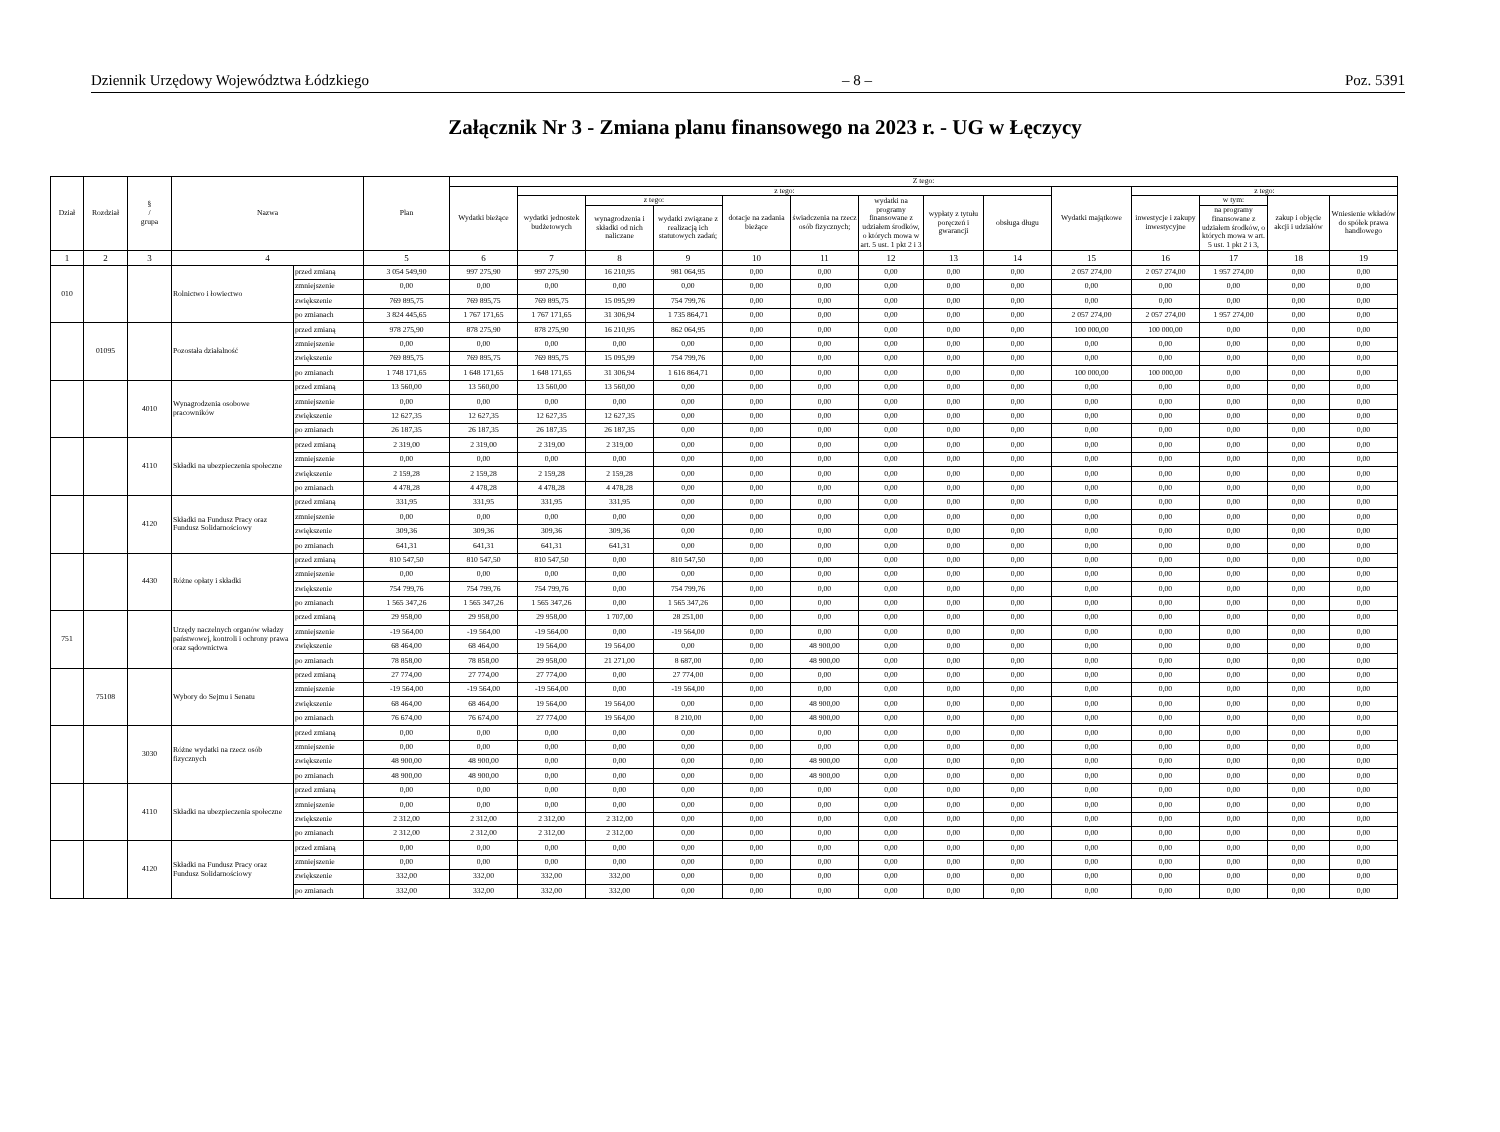Dziennik Urzędowy Województwa Łódzkiego – 8 – Poz. 5391
Załącznik Nr 3 - Zmiana planu finansowego na 2023 r. - UG w Łęczycy
| Dział | Rozdział | § / grupa | Nazwa | | Plan | Z tego: | | | | | | | | | | | | | |
| --- | --- | --- | --- | --- | --- | --- | --- | --- | --- | --- | --- | --- | --- | --- | --- | --- | --- | --- | --- |
| | | | | | | Wydatki bieżące | z tego: | | | | | | | | Wydatki majątkowe | z tego: | | | |
| | | | | | | | wydatki jednostek budżetowych | z tego: | | dotacje na zadania bieżące | świadczenia na rzecz osób fizycznych; | wydatki na programy finansowane z udziałem środków, o których mowa w art. 5 ust. 1 pkt 2 i 3 | wypłaty z tytułu poręczeń i gwarancji | obsługa długu | | inwestycje i zakupy inwestycyjne | w tym: | zakup i objęcie akcji i udziałów | Wniesienie wkładów do spółek prawa handlowego |
| | | | | | | | | wynagrodzenia i składki od nich naliczane | wydatki związane z realizacją ich statutowych zadań; | | | | | | | | na programy finansowane z udziałem środków, o których mowa w art. 5 ust. 1 pkt 2 i 3, | | |
| 1 | 2 | 3 | 4 | | 5 | 6 | 7 | 8 | 9 | 10 | 11 | 12 | 13 | 14 | 15 | 16 | 17 | 18 | 19 |
| 010 | | | Rolnictwo i łowiectwo | przed zmianą | 3 054 549,90 | 997 275,90 | 997 275,90 | 16 210,95 | 981 064,95 | 0,00 | 0,00 | 0,00 | 0,00 | 0,00 | 2 057 274,00 | 2 057 274,00 | 1 957 274,00 | 0,00 | 0,00 |
| | | | | zmniejszenie | 0,00 | 0,00 | 0,00 | 0,00 | 0,00 | 0,00 | 0,00 | 0,00 | 0,00 | 0,00 | 0,00 | 0,00 | 0,00 | 0,00 | 0,00 |
| | | | | zwiększenie | 769 895,75 | 769 895,75 | 769 895,75 | 15 095,99 | 754 799,76 | 0,00 | 0,00 | 0,00 | 0,00 | 0,00 | 0,00 | 0,00 | 0,00 | 0,00 | 0,00 |
| | | | | po zmianach | 3 824 445,65 | 1 767 171,65 | 1 767 171,65 | 31 306,94 | 1 735 864,71 | 0,00 | 0,00 | 0,00 | 0,00 | 0,00 | 2 057 274,00 | 2 057 274,00 | 1 957 274,00 | 0,00 | 0,00 |
| | 01095 | | Pozostała działalność | przed zmianą | 978 275,90 | 878 275,90 | 878 275,90 | 16 210,95 | 862 064,95 | 0,00 | 0,00 | 0,00 | 0,00 | 0,00 | 100 000,00 | 100 000,00 | 0,00 | 0,00 | 0,00 |
| | | | | zmniejszenie | 0,00 | 0,00 | 0,00 | 0,00 | 0,00 | 0,00 | 0,00 | 0,00 | 0,00 | 0,00 | 0,00 | 0,00 | 0,00 | 0,00 | 0,00 |
| | | | | zwiększenie | 769 895,75 | 769 895,75 | 769 895,75 | 15 095,99 | 754 799,76 | 0,00 | 0,00 | 0,00 | 0,00 | 0,00 | 0,00 | 0,00 | 0,00 | 0,00 | 0,00 |
| | | | | po zmianach | 1 748 171,65 | 1 648 171,65 | 1 648 171,65 | 31 306,94 | 1 616 864,71 | 0,00 | 0,00 | 0,00 | 0,00 | 0,00 | 100 000,00 | 100 000,00 | 0,00 | 0,00 | 0,00 |
| | | 4010 | Wynagrodzenia osobowe pracowników | przed zmianą | 13 560,00 | 13 560,00 | 13 560,00 | 13 560,00 | 0,00 | 0,00 | 0,00 | 0,00 | 0,00 | 0,00 | 0,00 | 0,00 | 0,00 | 0,00 | 0,00 |
| | | | | zmniejszenie | 0,00 | 0,00 | 0,00 | 0,00 | 0,00 | 0,00 | 0,00 | 0,00 | 0,00 | 0,00 | 0,00 | 0,00 | 0,00 | 0,00 | 0,00 |
| | | | | zwiększenie | 12 627,35 | 12 627,35 | 12 627,35 | 12 627,35 | 0,00 | 0,00 | 0,00 | 0,00 | 0,00 | 0,00 | 0,00 | 0,00 | 0,00 | 0,00 | 0,00 |
| | | | | po zmianach | 26 187,35 | 26 187,35 | 26 187,35 | 26 187,35 | 0,00 | 0,00 | 0,00 | 0,00 | 0,00 | 0,00 | 0,00 | 0,00 | 0,00 | 0,00 | 0,00 |
| | | 4110 | Składki na ubezpieczenia społeczne | przed zmianą | 2 319,00 | 2 319,00 | 2 319,00 | 2 319,00 | 0,00 | 0,00 | 0,00 | 0,00 | 0,00 | 0,00 | 0,00 | 0,00 | 0,00 | 0,00 | 0,00 |
| | | | | zmniejszenie | 0,00 | 0,00 | 0,00 | 0,00 | 0,00 | 0,00 | 0,00 | 0,00 | 0,00 | 0,00 | 0,00 | 0,00 | 0,00 | 0,00 | 0,00 |
| | | | | zwiększenie | 2 159,28 | 2 159,28 | 2 159,28 | 2 159,28 | 0,00 | 0,00 | 0,00 | 0,00 | 0,00 | 0,00 | 0,00 | 0,00 | 0,00 | 0,00 | 0,00 |
| | | | | po zmianach | 4 478,28 | 4 478,28 | 4 478,28 | 4 478,28 | 0,00 | 0,00 | 0,00 | 0,00 | 0,00 | 0,00 | 0,00 | 0,00 | 0,00 | 0,00 | 0,00 |
| | | 4120 | Składki na Fundusz Pracy oraz Fundusz Solidarnościowy | przed zmianą | 331,95 | 331,95 | 331,95 | 331,95 | 0,00 | 0,00 | 0,00 | 0,00 | 0,00 | 0,00 | 0,00 | 0,00 | 0,00 | 0,00 | 0,00 |
| | | | | zmniejszenie | 0,00 | 0,00 | 0,00 | 0,00 | 0,00 | 0,00 | 0,00 | 0,00 | 0,00 | 0,00 | 0,00 | 0,00 | 0,00 | 0,00 | 0,00 |
| | | | | zwiększenie | 309,36 | 309,36 | 309,36 | 309,36 | 0,00 | 0,00 | 0,00 | 0,00 | 0,00 | 0,00 | 0,00 | 0,00 | 0,00 | 0,00 | 0,00 |
| | | | | po zmianach | 641,31 | 641,31 | 641,31 | 641,31 | 0,00 | 0,00 | 0,00 | 0,00 | 0,00 | 0,00 | 0,00 | 0,00 | 0,00 | 0,00 | 0,00 |
| | | 4430 | Różne opłaty i składki | przed zmianą | 810 547,50 | 810 547,50 | 810 547,50 | 0,00 | 810 547,50 | 0,00 | 0,00 | 0,00 | 0,00 | 0,00 | 0,00 | 0,00 | 0,00 | 0,00 | 0,00 |
| | | | | zmniejszenie | 0,00 | 0,00 | 0,00 | 0,00 | 0,00 | 0,00 | 0,00 | 0,00 | 0,00 | 0,00 | 0,00 | 0,00 | 0,00 | 0,00 | 0,00 |
| | | | | zwiększenie | 754 799,76 | 754 799,76 | 754 799,76 | 0,00 | 754 799,76 | 0,00 | 0,00 | 0,00 | 0,00 | 0,00 | 0,00 | 0,00 | 0,00 | 0,00 | 0,00 |
| | | | | po zmianach | 1 565 347,26 | 1 565 347,26 | 1 565 347,26 | 0,00 | 1 565 347,26 | 0,00 | 0,00 | 0,00 | 0,00 | 0,00 | 0,00 | 0,00 | 0,00 | 0,00 | 0,00 |
| 751 | | | Urzędy naczelnych organów władzy państwowej, kontroli i ochrony prawa oraz sądownictwa | przed zmianą | 29 958,00 | 29 958,00 | 29 958,00 | 1 707,00 | 28 251,00 | 0,00 | 0,00 | 0,00 | 0,00 | 0,00 | 0,00 | 0,00 | 0,00 | 0,00 | 0,00 |
| | | | | zmniejszenie | -19 564,00 | -19 564,00 | -19 564,00 | 0,00 | -19 564,00 | 0,00 | 0,00 | 0,00 | 0,00 | 0,00 | 0,00 | 0,00 | 0,00 | 0,00 | 0,00 |
| | | | | zwiększenie | 68 464,00 | 68 464,00 | 19 564,00 | 19 564,00 | 0,00 | 0,00 | 48 900,00 | 0,00 | 0,00 | 0,00 | 0,00 | 0,00 | 0,00 | 0,00 | 0,00 |
| | | | | po zmianach | 78 858,00 | 78 858,00 | 29 958,00 | 21 271,00 | 8 687,00 | 0,00 | 48 900,00 | 0,00 | 0,00 | 0,00 | 0,00 | 0,00 | 0,00 | 0,00 | 0,00 |
| | 75108 | | Wybory do Sejmu i Senatu | przed zmianą | 27 774,00 | 27 774,00 | 27 774,00 | 0,00 | 27 774,00 | 0,00 | 0,00 | 0,00 | 0,00 | 0,00 | 0,00 | 0,00 | 0,00 | 0,00 | 0,00 |
| | | | | zmniejszenie | -19 564,00 | -19 564,00 | -19 564,00 | 0,00 | -19 564,00 | 0,00 | 0,00 | 0,00 | 0,00 | 0,00 | 0,00 | 0,00 | 0,00 | 0,00 | 0,00 |
| | | | | zwiększenie | 68 464,00 | 68 464,00 | 19 564,00 | 19 564,00 | 0,00 | 0,00 | 48 900,00 | 0,00 | 0,00 | 0,00 | 0,00 | 0,00 | 0,00 | 0,00 | 0,00 |
| | | | | po zmianach | 76 674,00 | 76 674,00 | 27 774,00 | 19 564,00 | 8 210,00 | 0,00 | 48 900,00 | 0,00 | 0,00 | 0,00 | 0,00 | 0,00 | 0,00 | 0,00 | 0,00 |
| | | 3030 | Różne wydatki na rzecz osób fizycznych | przed zmianą | 0,00 | 0,00 | 0,00 | 0,00 | 0,00 | 0,00 | 0,00 | 0,00 | 0,00 | 0,00 | 0,00 | 0,00 | 0,00 | 0,00 | 0,00 |
| | | | | zmniejszenie | 0,00 | 0,00 | 0,00 | 0,00 | 0,00 | 0,00 | 0,00 | 0,00 | 0,00 | 0,00 | 0,00 | 0,00 | 0,00 | 0,00 | 0,00 |
| | | | | zwiększenie | 48 900,00 | 48 900,00 | 0,00 | 0,00 | 0,00 | 0,00 | 48 900,00 | 0,00 | 0,00 | 0,00 | 0,00 | 0,00 | 0,00 | 0,00 | 0,00 |
| | | | | po zmianach | 48 900,00 | 48 900,00 | 0,00 | 0,00 | 0,00 | 0,00 | 48 900,00 | 0,00 | 0,00 | 0,00 | 0,00 | 0,00 | 0,00 | 0,00 | 0,00 |
| | | 4110 | Składki na ubezpieczenia społeczne | przed zmianą | 0,00 | 0,00 | 0,00 | 0,00 | 0,00 | 0,00 | 0,00 | 0,00 | 0,00 | 0,00 | 0,00 | 0,00 | 0,00 | 0,00 | 0,00 |
| | | | | zmniejszenie | 0,00 | 0,00 | 0,00 | 0,00 | 0,00 | 0,00 | 0,00 | 0,00 | 0,00 | 0,00 | 0,00 | 0,00 | 0,00 | 0,00 | 0,00 |
| | | | | zwiększenie | 2 312,00 | 2 312,00 | 2 312,00 | 2 312,00 | 0,00 | 0,00 | 0,00 | 0,00 | 0,00 | 0,00 | 0,00 | 0,00 | 0,00 | 0,00 | 0,00 |
| | | | | po zmianach | 2 312,00 | 2 312,00 | 2 312,00 | 2 312,00 | 0,00 | 0,00 | 0,00 | 0,00 | 0,00 | 0,00 | 0,00 | 0,00 | 0,00 | 0,00 | 0,00 |
| | | 4120 | Składki na Fundusz Pracy oraz Fundusz Solidarnościowy | przed zmianą | 0,00 | 0,00 | 0,00 | 0,00 | 0,00 | 0,00 | 0,00 | 0,00 | 0,00 | 0,00 | 0,00 | 0,00 | 0,00 | 0,00 | 0,00 |
| | | | | zmniejszenie | 0,00 | 0,00 | 0,00 | 0,00 | 0,00 | 0,00 | 0,00 | 0,00 | 0,00 | 0,00 | 0,00 | 0,00 | 0,00 | 0,00 | 0,00 |
| | | | | zwiększenie | 332,00 | 332,00 | 332,00 | 332,00 | 0,00 | 0,00 | 0,00 | 0,00 | 0,00 | 0,00 | 0,00 | 0,00 | 0,00 | 0,00 | 0,00 |
| | | | | po zmianach | 332,00 | 332,00 | 332,00 | 332,00 | 0,00 | 0,00 | 0,00 | 0,00 | 0,00 | 0,00 | 0,00 | 0,00 | 0,00 | 0,00 | 0,00 |